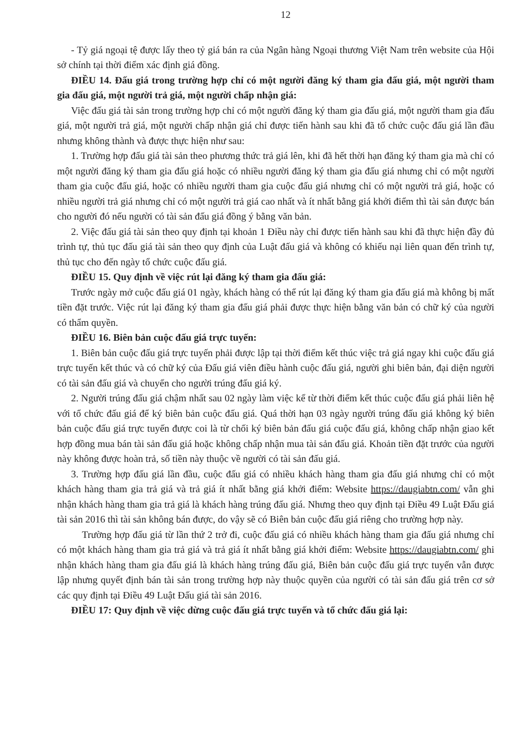12
- Tỷ giá ngoại tệ được lấy theo tỷ giá bán ra của Ngân hàng Ngoại thương Việt Nam trên website của Hội sở chính tại thời điểm xác định giá đồng.
ĐIỀU 14. Đấu giá trong trường hợp chỉ có một người đăng ký tham gia đấu giá, một người tham gia đấu giá, một người trả giá, một người chấp nhận giá:
Việc đấu giá tài sản trong trường hợp chỉ có một người đăng ký tham gia đấu giá, một người tham gia đấu giá, một người trả giá, một người chấp nhận giá chỉ được tiến hành sau khi đã tổ chức cuộc đấu giá lần đầu nhưng không thành và được thực hiện như sau:
1. Trường hợp đấu giá tài sản theo phương thức trả giá lên, khi đã hết thời hạn đăng ký tham gia mà chỉ có một người đăng ký tham gia đấu giá hoặc có nhiều người đăng ký tham gia đấu giá nhưng chỉ có một người tham gia cuộc đấu giá, hoặc có nhiều người tham gia cuộc đấu giá nhưng chỉ có một người trả giá, hoặc có nhiều người trả giá nhưng chỉ có một người trả giá cao nhất và ít nhất bằng giá khởi điểm thì tài sản được bán cho người đó nếu người có tài sản đấu giá đồng ý bằng văn bản.
2. Việc đấu giá tài sản theo quy định tại khoản 1 Điều này chỉ được tiến hành sau khi đã thực hiện đầy đủ trình tự, thủ tục đấu giá tài sản theo quy định của Luật đấu giá và không có khiếu nại liên quan đến trình tự, thủ tục cho đến ngày tổ chức cuộc đấu giá.
ĐIỀU 15. Quy định về việc rút lại đăng ký tham gia đấu giá:
Trước ngày mở cuộc đấu giá 01 ngày, khách hàng có thể rút lại đăng ký tham gia đấu giá mà không bị mất tiền đặt trước. Việc rút lại đăng ký tham gia đấu giá phải được thực hiện bằng văn bản có chữ ký của người có thẩm quyền.
ĐIỀU 16. Biên bản cuộc đấu giá trực tuyến:
1. Biên bản cuộc đấu giá trực tuyến phải được lập tại thời điểm kết thúc việc trả giá ngay khi cuộc đấu giá trực tuyến kết thúc và có chữ ký của Đấu giá viên điều hành cuộc đấu giá, người ghi biên bản, đại diện người có tài sản đấu giá và chuyển cho người trúng đấu giá ký.
2. Người trúng đấu giá chậm nhất sau 02 ngày làm việc kể từ thời điểm kết thúc cuộc đấu giá phải liên hệ với tổ chức đấu giá để ký biên bản cuộc đấu giá. Quá thời hạn 03 ngày người trúng đấu giá không ký biên bản cuộc đấu giá trực tuyến được coi là từ chối ký biên bản đấu giá cuộc đấu giá, không chấp nhận giao kết hợp đồng mua bán tài sản đấu giá hoặc không chấp nhận mua tài sản đấu giá. Khoản tiền đặt trước của người này không được hoàn trả, số tiền này thuộc về người có tài sản đấu giá.
3. Trường hợp đấu giá lần đầu, cuộc đấu giá có nhiều khách hàng tham gia đấu giá nhưng chỉ có một khách hàng tham gia trả giá và trả giá ít nhất bằng giá khởi điểm: Website https://daugiabtn.com/ vẫn ghi nhận khách hàng tham gia trả giá là khách hàng trúng đấu giá. Nhưng theo quy định tại Điều 49 Luật Đấu giá tài sản 2016 thì tài sản không bán được, do vậy sẽ có Biên bản cuộc đấu giá riêng cho trường hợp này.
Trường hợp đấu giá từ lần thứ 2 trở đi, cuộc đấu giá có nhiều khách hàng tham gia đấu giá nhưng chỉ có một khách hàng tham gia trả giá và trả giá ít nhất bằng giá khởi điểm: Website https://daugiabtn.com/ ghi nhận khách hàng tham gia đấu giá là khách hàng trúng đấu giá, Biên bản cuộc đấu giá trực tuyến vẫn được lập nhưng quyết định bán tài sản trong trường hợp này thuộc quyền của người có tài sản đấu giá trên cơ sở các quy định tại Điều 49 Luật Đấu giá tài sản 2016.
ĐIỀU 17: Quy định về việc dừng cuộc đấu giá trực tuyến và tổ chức đấu giá lại: